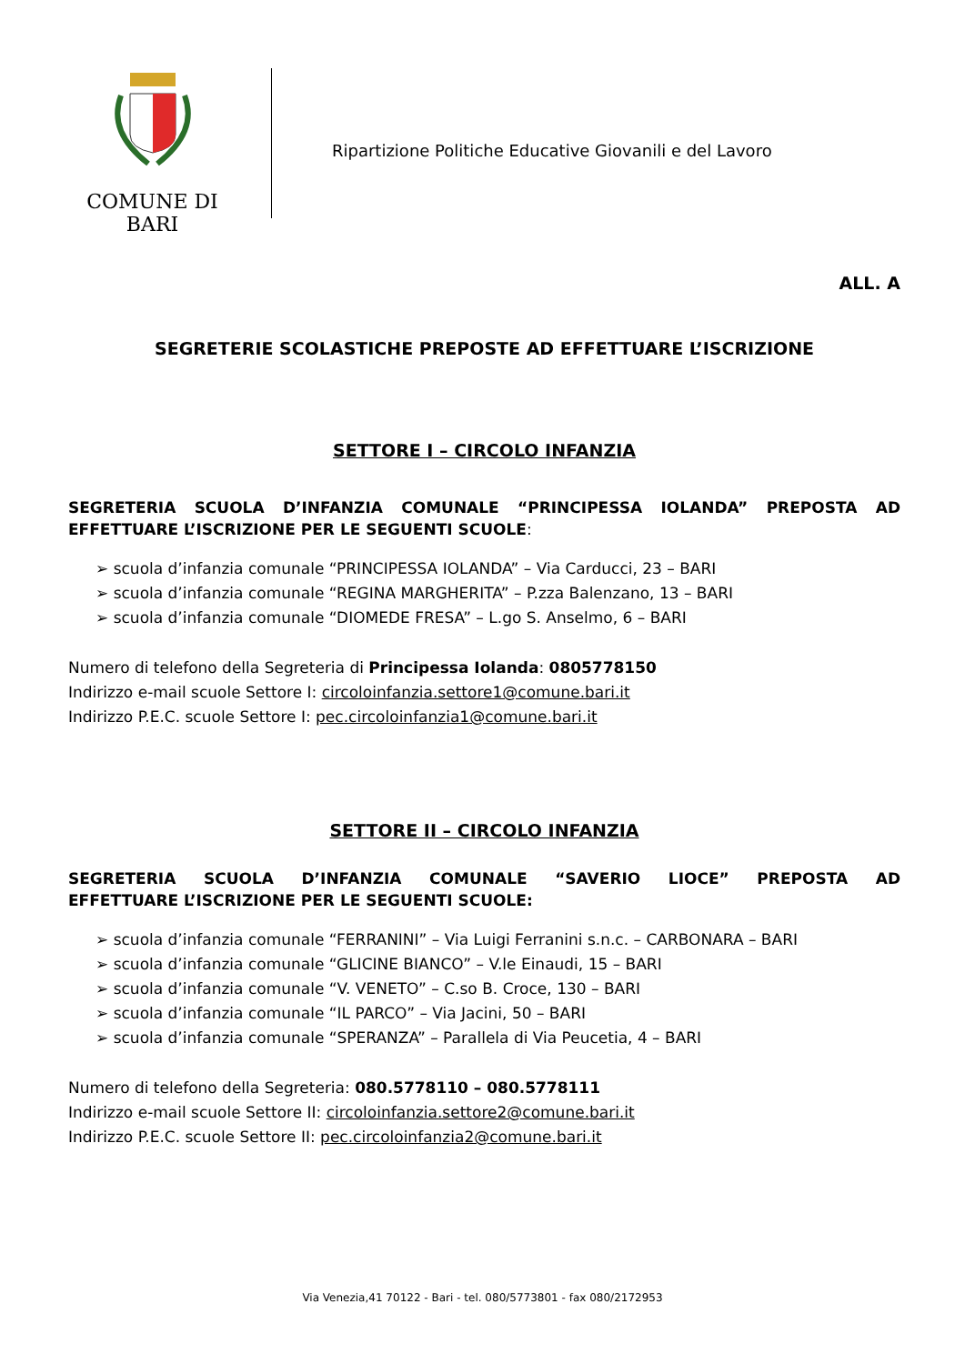COMUNE DI BARI
Ripartizione Politiche Educative Giovanili e del Lavoro
ALL. A
SEGRETERIE SCOLASTICHE PREPOSTE AD EFFETTUARE L’ISCRIZIONE
SETTORE I – CIRCOLO INFANZIA
SEGRETERIA SCUOLA D’INFANZIA COMUNALE “PRINCIPESSA IOLANDA” PREPOSTA AD
EFFETTUARE L’ISCRIZIONE PER LE SEGUENTI SCUOLE:
➢ scuola d’infanzia comunale “PRINCIPESSA IOLANDA” – Via Carducci, 23 – BARI
➢ scuola d’infanzia comunale “REGINA MARGHERITA” – P.zza Balenzano, 13 – BARI
➢ scuola d’infanzia comunale “DIOMEDE FRESA” – L.go S. Anselmo, 6 – BARI
Numero di telefono della Segreteria di Principessa Iolanda: 0805778150
Indirizzo e-mail scuole Settore I: circoloinfanzia.settore1@comune.bari.it
Indirizzo P.E.C. scuole Settore I: pec.circoloinfanzia1@comune.bari.it
SETTORE II – CIRCOLO INFANZIA
SEGRETERIA SCUOLA D’INFANZIA COMUNALE “SAVERIO LIOCE” PREPOSTA AD
EFFETTUARE L’ISCRIZIONE PER LE SEGUENTI SCUOLE:
➢ scuola d’infanzia comunale “FERRANINI” – Via Luigi Ferranini s.n.c. – CARBONARA – BARI
➢ scuola d’infanzia comunale “GLICINE BIANCO” – V.le Einaudi, 15 – BARI
➢ scuola d’infanzia comunale “V. VENETO” – C.so B. Croce, 130 – BARI
➢ scuola d’infanzia comunale “IL PARCO” – Via Jacini, 50 – BARI
➢ scuola d’infanzia comunale “SPERANZA” – Parallela di Via Peucetia, 4 – BARI
Numero di telefono della Segreteria: 080.5778110 – 080.5778111
Indirizzo e-mail scuole Settore II: circoloinfanzia.settore2@comune.bari.it
Indirizzo P.E.C. scuole Settore II: pec.circoloinfanzia2@comune.bari.it
Via Venezia,41 70122 - Bari - tel. 080/5773801 - fax 080/2172953